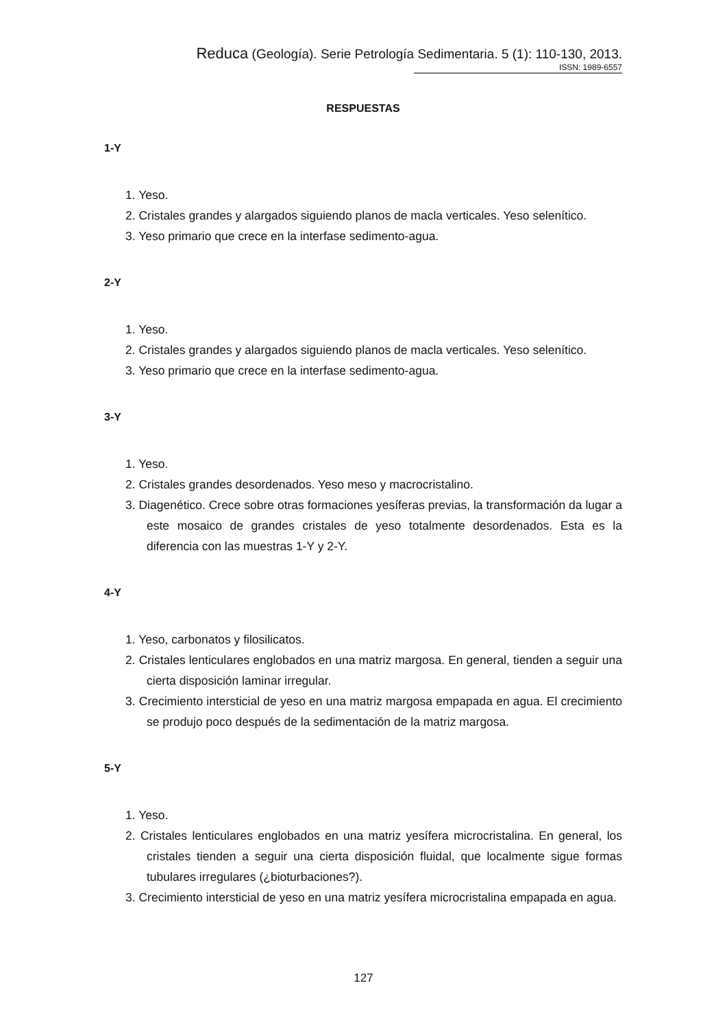Reduca (Geología). Serie Petrología Sedimentaria. 5 (1): 110-130, 2013.
ISSN: 1989-6557
RESPUESTAS
1-Y
1. Yeso.
2. Cristales grandes y alargados siguiendo planos de macla verticales. Yeso selenítico.
3. Yeso primario que crece en la interfase sedimento-agua.
2-Y
1. Yeso.
2. Cristales grandes y alargados siguiendo planos de macla verticales. Yeso selenítico.
3. Yeso primario que crece en la interfase sedimento-agua.
3-Y
1. Yeso.
2. Cristales grandes desordenados. Yeso meso y macrocristalino.
3. Diagenético. Crece sobre otras formaciones yesíferas previas, la transformación da lugar a este mosaico de grandes cristales de yeso totalmente desordenados. Esta es la diferencia con las muestras 1-Y y 2-Y.
4-Y
1. Yeso, carbonatos y filosilicatos.
2. Cristales lenticulares englobados en una matriz margosa. En general, tienden a seguir una cierta disposición laminar irregular.
3. Crecimiento intersticial de yeso en una matriz margosa empapada en agua. El crecimiento se produjo poco después de la sedimentación de la matriz margosa.
5-Y
1. Yeso.
2. Cristales lenticulares englobados en una matriz yesífera microcristalina. En general, los cristales tienden a seguir una cierta disposición fluidal, que localmente sigue formas tubulares irregulares (¿bioturbaciones?).
3. Crecimiento intersticial de yeso en una matriz yesífera microcristalina empapada en agua.
127